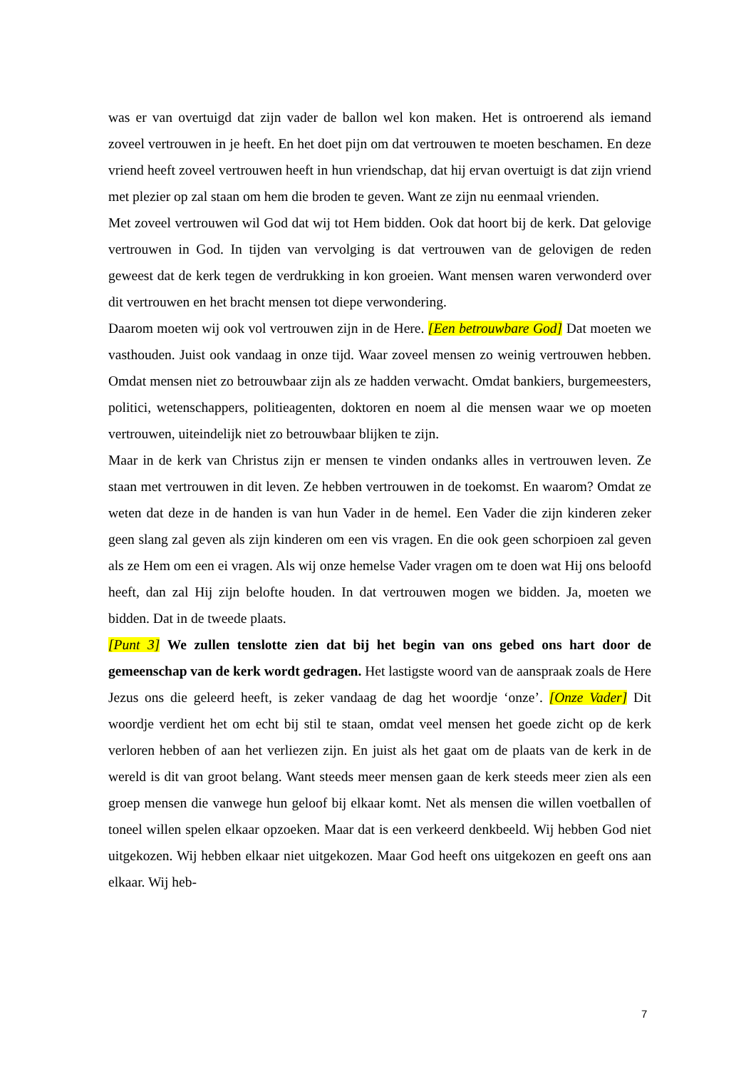was er van overtuigd dat zijn vader de ballon wel kon maken. Het is ontroerend als iemand zoveel vertrouwen in je heeft. En het doet pijn om dat vertrouwen te moeten beschamen. En deze vriend heeft zoveel vertrouwen heeft in hun vriendschap, dat hij ervan overtuigt is dat zijn vriend met plezier op zal staan om hem die broden te geven. Want ze zijn nu eenmaal vrienden.
Met zoveel vertrouwen wil God dat wij tot Hem bidden. Ook dat hoort bij de kerk. Dat gelovige vertrouwen in God. In tijden van vervolging is dat vertrouwen van de gelovigen de reden geweest dat de kerk tegen de verdrukking in kon groeien. Want mensen waren verwonderd over dit vertrouwen en het bracht mensen tot diepe verwondering.
Daarom moeten wij ook vol vertrouwen zijn in de Here. [Een betrouwbare God] Dat moeten we vasthouden. Juist ook vandaag in onze tijd. Waar zoveel mensen zo weinig vertrouwen hebben. Omdat mensen niet zo betrouwbaar zijn als ze hadden verwacht. Omdat bankiers, burgemeesters, politici, wetenschappers, politieagenten, doktoren en noem al die mensen waar we op moeten vertrouwen, uiteindelijk niet zo betrouwbaar blijken te zijn.
Maar in de kerk van Christus zijn er mensen te vinden ondanks alles in vertrouwen leven. Ze staan met vertrouwen in dit leven. Ze hebben vertrouwen in de toekomst. En waarom? Omdat ze weten dat deze in de handen is van hun Vader in de hemel. Een Vader die zijn kinderen zeker geen slang zal geven als zijn kinderen om een vis vragen. En die ook geen schorpioen zal geven als ze Hem om een ei vragen. Als wij onze hemelse Vader vragen om te doen wat Hij ons beloofd heeft, dan zal Hij zijn belofte houden. In dat vertrouwen mogen we bidden. Ja, moeten we bidden. Dat in de tweede plaats.
[Punt 3] We zullen tenslotte zien dat bij het begin van ons gebed ons hart door de gemeenschap van de kerk wordt gedragen. Het lastigste woord van de aanspraak zoals de Here Jezus ons die geleerd heeft, is zeker vandaag de dag het woordje ‘onze’. [Onze Vader] Dit woordje verdient het om echt bij stil te staan, omdat veel mensen het goede zicht op de kerk verloren hebben of aan het verliezen zijn. En juist als het gaat om de plaats van de kerk in de wereld is dit van groot belang. Want steeds meer mensen gaan de kerk steeds meer zien als een groep mensen die vanwege hun geloof bij elkaar komt. Net als mensen die willen voetballen of toneel willen spelen elkaar opzoeken. Maar dat is een verkeerd denkbeeld. Wij hebben God niet uitgekozen. Wij hebben elkaar niet uitgekozen. Maar God heeft ons uitgekozen en geeft ons aan elkaar. Wij heb-
7